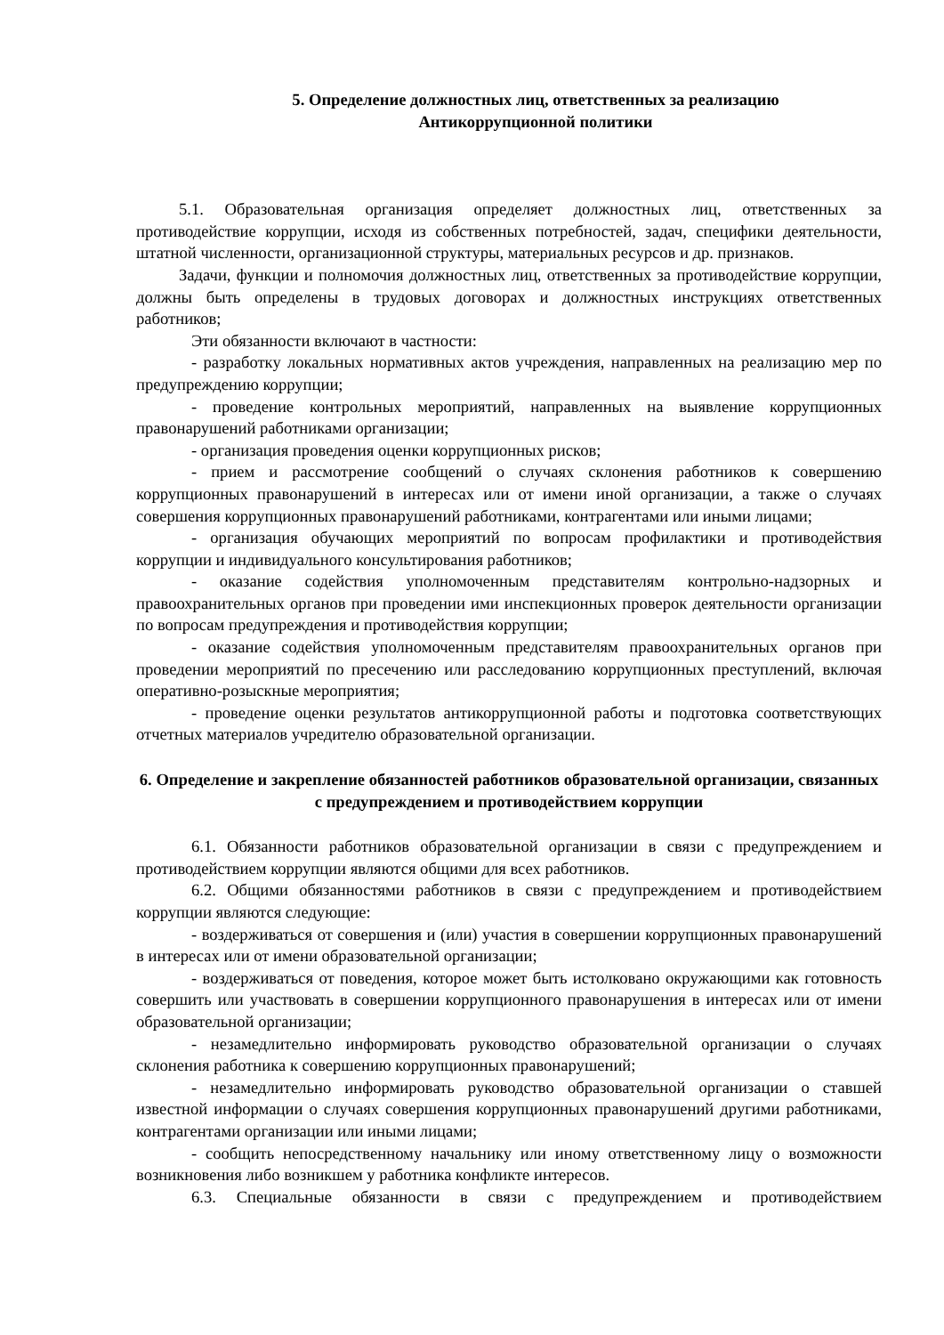5. Определение должностных лиц, ответственных за реализацию
Антикоррупционной политики
5.1. Образовательная организация определяет должностных лиц, ответственных за противодействие коррупции, исходя из собственных потребностей, задач, специфики деятельности, штатной численности, организационной структуры, материальных ресурсов и др. признаков.
Задачи, функции и полномочия должностных лиц, ответственных за противодействие коррупции, должны быть определены в трудовых договорах и должностных инструкциях ответственных работников;
Эти обязанности включают в частности:
- разработку локальных нормативных актов учреждения, направленных на реализацию мер по предупреждению коррупции;
- проведение контрольных мероприятий, направленных на выявление коррупционных правонарушений работниками организации;
- организация проведения оценки коррупционных рисков;
- прием и рассмотрение сообщений о случаях склонения работников к совершению коррупционных правонарушений в интересах или от имени иной организации, а также о случаях совершения коррупционных правонарушений работниками, контрагентами или иными лицами;
- организация обучающих мероприятий по вопросам профилактики и противодействия коррупции и индивидуального консультирования работников;
- оказание содействия уполномоченным представителям контрольно-надзорных и правоохранительных органов при проведении ими инспекционных проверок деятельности организации по вопросам предупреждения и противодействия коррупции;
- оказание содействия уполномоченным представителям правоохранительных органов при проведении мероприятий по пресечению или расследованию коррупционных преступлений, включая оперативно-розыскные мероприятия;
- проведение оценки результатов антикоррупционной работы и подготовка соответствующих отчетных материалов учредителю образовательной организации.
6. Определение и закрепление обязанностей работников образовательной организации, связанных с предупреждением и противодействием коррупции
6.1. Обязанности работников образовательной организации в связи с предупреждением и противодействием коррупции являются общими для всех работников.
6.2. Общими обязанностями работников в связи с предупреждением и противодействием коррупции являются следующие:
- воздерживаться от совершения и (или) участия в совершении коррупционных правонарушений в интересах или от имени образовательной организации;
- воздерживаться от поведения, которое может быть истолковано окружающими как готовность совершить или участвовать в совершении коррупционного правонарушения в интересах или от имени образовательной организации;
- незамедлительно информировать руководство образовательной организации о случаях склонения работника к совершению коррупционных правонарушений;
- незамедлительно информировать руководство образовательной организации о ставшей известной информации о случаях совершения коррупционных правонарушений другими работниками, контрагентами организации или иными лицами;
- сообщить непосредственному начальнику или иному ответственному лицу о возможности возникновения либо возникшем у работника конфликте интересов.
6.3. Специальные обязанности в связи с предупреждением и противодействием